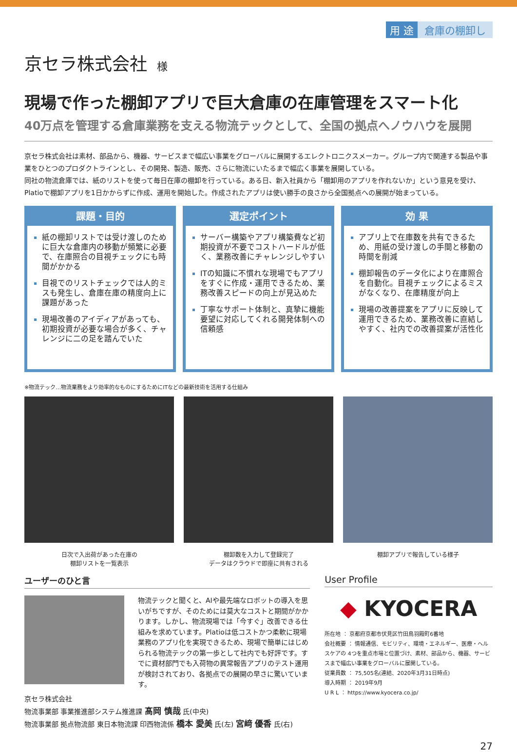用 途 倉庫の棚卸し
京セラ株式会社 様
現場で作った棚卸アプリで巨大倉庫の在庫管理をスマート化
40万点を管理する倉庫業務を支える物流テックとして、全国の拠点へノウハウを展開
京セラ株式会社は素材、部品から、機器、サービスまで幅広い事業をグローバルに展開するエレクトロニクスメーカー。グループ内で関連する製品や事業をひとつのプロダクトラインとし、その開発、製造、販売、さらに物流にいたるまで幅広く事業を展開している。
同社の物流倉庫では、紙のリストを使って毎日在庫の棚卸を行っている。ある日、新入社員から「棚卸用のアプリを作れないか」という意見を受け、Platioで棚卸アプリを1日かからずに作成、運用を開始した。作成されたアプリは使い勝手の良さから全国拠点への展開が始まっている。
課題・目的
紙の棚卸リストでは受け渡しのために巨大な倉庫内の移動が頻繁に必要で、在庫照合の目視チェックにも時間がかかる
目視でのリストチェックでは人的ミスも発生し、倉庫在庫の精度向上に課題があった
現場改善のアイディアがあっても、初期投資が必要な場合が多く、チャレンジに二の足を踏んでいた
選定ポイント
サーバー構築やアプリ構築費など初期投資が不要でコストハードルが低く、業務改善にチャレンジしやすい
ITの知識に不慣れな現場でもアプリをすぐに作成・運用できるため、業務改善スピードの向上が見込めた
丁寧なサポート体制と、真摯に機能要望に対応してくれる開発体制への信頼感
効 果
アプリ上で在庫数を共有できるため、用紙の受け渡しの手間と移動の時間を削減
棚卸報告のデータ化により在庫照合を自動化。目視チェックによるミスがなくなり、在庫精度が向上
現場の改善提案をアプリに反映して運用できるため、業務改善に直結しやすく、社内での改善提案が活性化
※物流テック…物流業務をより効率的なものにするためにITなどの最新技術を活用する仕組み
日次で入出荷があった在庫の
棚卸リストを一覧表示
棚卸数を入力して登録完了
データはクラウドで即座に共有される
棚卸アプリで報告している様子
ユーザーのひと言
物流テックと聞くと、AIや最先端なロボットの導入を思いがちですが、そのためには莫大なコストと期間がかかります。しかし、物流現場では「今すぐ」改善できる仕組みを求めています。Platioは低コストかつ柔軟に現場業務のアプリ化を実現できるため、現場で簡単にはじめられる物流テックの第一歩として社内でも好評です。すでに資材部門でも入荷物の異常報告アプリのテスト運用が検討されており、各拠点での展開の早さに驚いています。
京セラ株式会社
物流事業部 事業推進部システム推進課 髙岡 慎哉 氏(中央)
物流事業部 拠点物流部 東日本物流課 印西物流係 橋本 愛美 氏(左) 宮﨑 優香 氏(右)
User Profile
◆ KYOCERA
所在地 ： 京都府京都市伏見区竹田鳥羽殿町6番地
会社概要 ： 情報通信、モビリティ、環境・エネルギー、医療・ヘルスケアの 4つを重点市場と位置づけ、素材、部品から、機器、サービスまで幅広い事業をグローバルに展開している。
従業員数 ： 75,505名(連結、2020年3月31日時点)
導入時期 ： 2019年9月
U R L ： https://www.kyocera.co.jp/
27